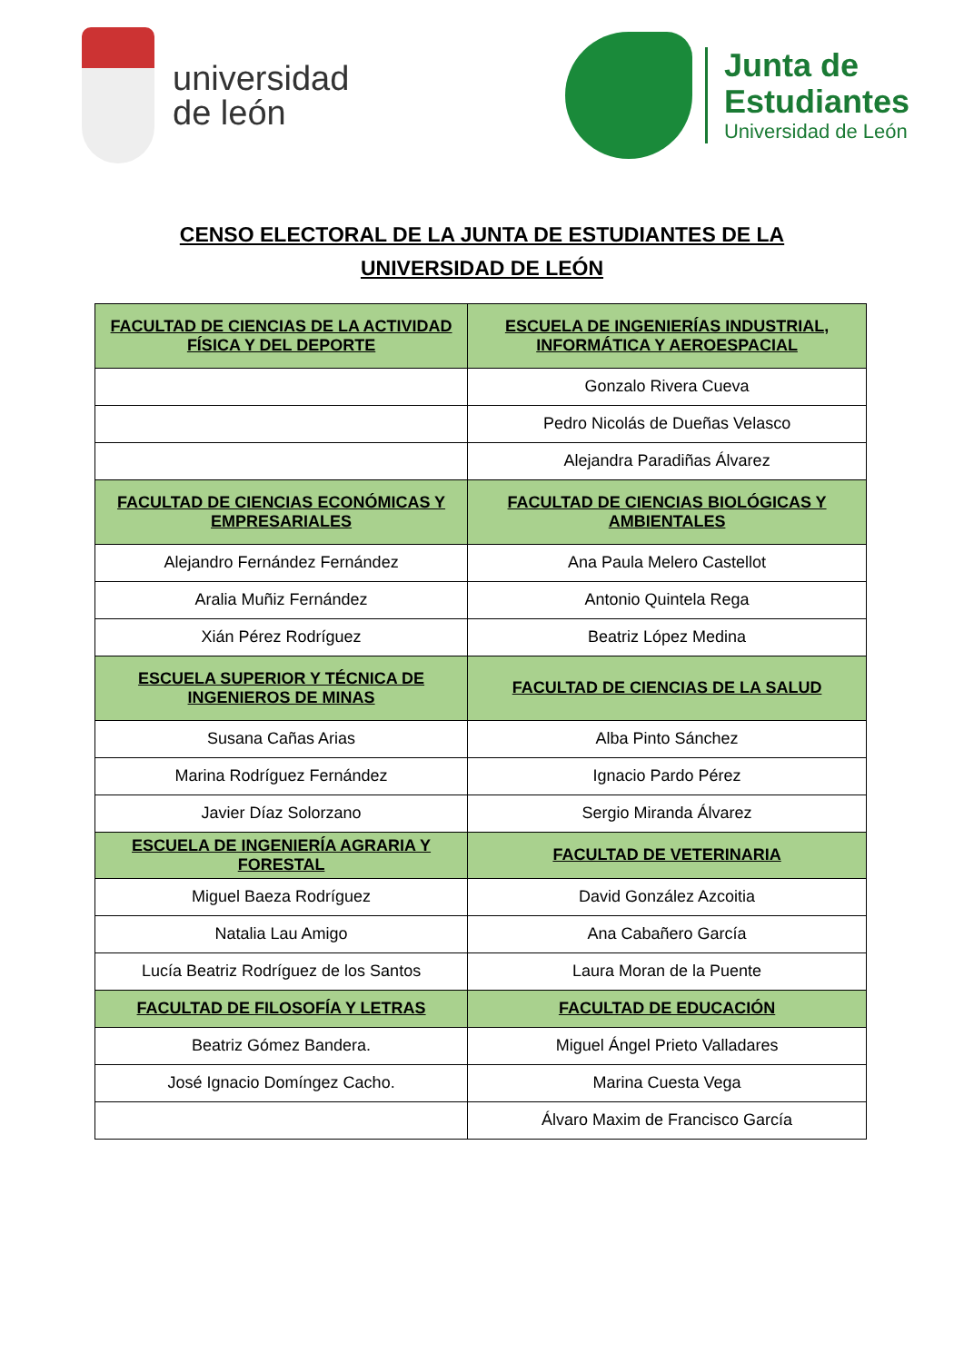universidad
de león
Junta de
Estudiantes
Universidad de León
CENSO ELECTORAL DE LA JUNTA DE ESTUDIANTES DE LA
UNIVERSIDAD DE LEÓN
| FACULTAD DE CIENCIAS DE LA ACTIVIDAD FÍSICA Y DEL DEPORTE | ESCUELA DE INGENIERÍAS INDUSTRIAL, INFORMÁTICA Y AEROESPACIAL |
| --- | --- |
| | Gonzalo Rivera Cueva |
| | Pedro Nicolás de Dueñas Velasco |
| | Alejandra Paradiñas Álvarez |
| FACULTAD DE CIENCIAS ECONÓMICAS Y EMPRESARIALES | FACULTAD DE CIENCIAS BIOLÓGICAS Y AMBIENTALES |
| Alejandro Fernández Fernández | Ana Paula Melero Castellot |
| Aralia Muñiz Fernández | Antonio Quintela Rega |
| Xián Pérez Rodríguez | Beatriz López Medina |
| ESCUELA SUPERIOR Y TÉCNICA DE INGENIEROS DE MINAS | FACULTAD DE CIENCIAS DE LA SALUD |
| Susana Cañas Arias | Alba Pinto Sánchez |
| Marina Rodríguez Fernández | Ignacio Pardo Pérez |
| Javier Díaz Solorzano | Sergio Miranda Álvarez |
| ESCUELA DE INGENIERÍA AGRARIA Y FORESTAL | FACULTAD DE VETERINARIA |
| Miguel Baeza Rodríguez | David González Azcoitia |
| Natalia Lau Amigo | Ana Cabañero García |
| Lucía Beatriz Rodríguez de los Santos | Laura Moran de la Puente |
| FACULTAD DE FILOSOFÍA Y LETRAS | FACULTAD DE EDUCACIÓN |
| Beatriz Gómez Bandera. | Miguel Ángel Prieto Valladares |
| José Ignacio Domíngez Cacho. | Marina Cuesta Vega |
| | Álvaro Maxim de Francisco García |